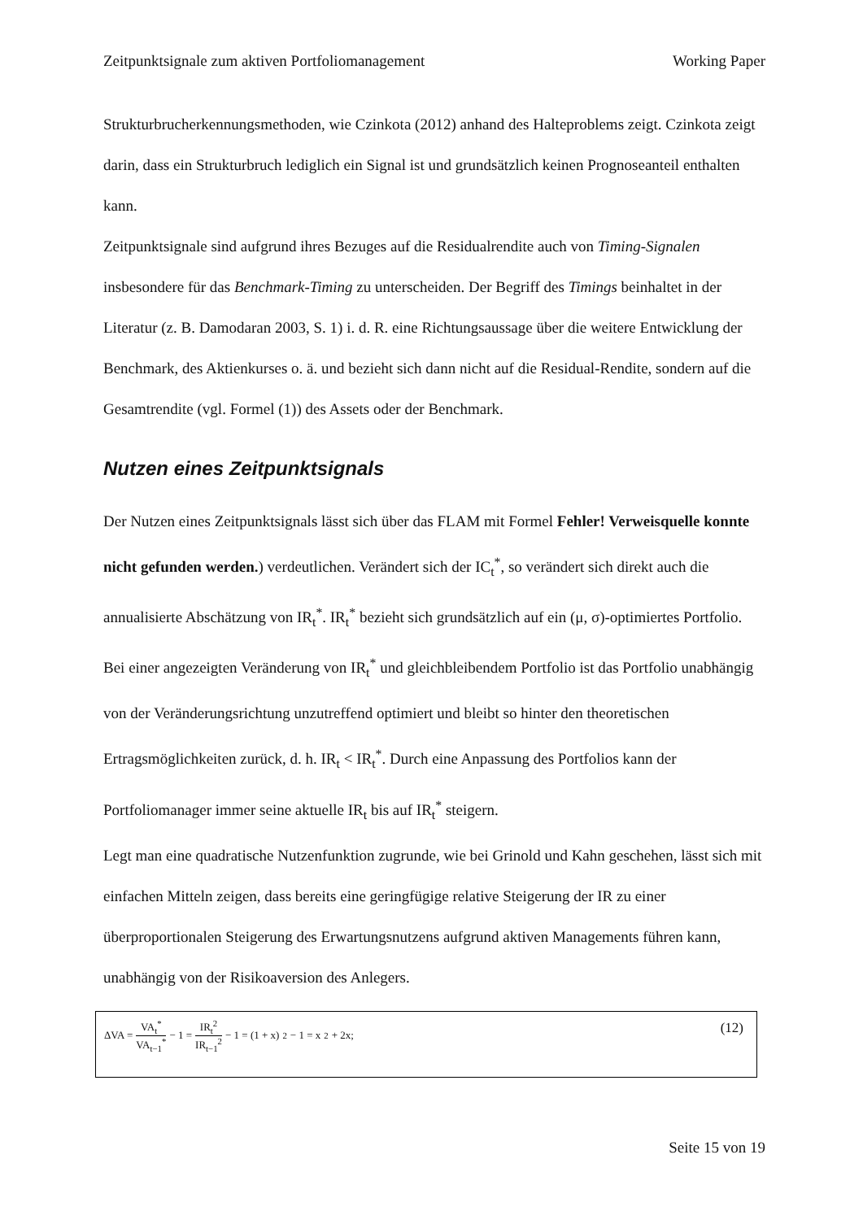Zeitpunktsignale zum aktiven Portfoliomanagement Working Paper
Strukturbrucherkennungsmethoden, wie Czinkota (2012) anhand des Halteproblems zeigt. Czinkota zeigt darin, dass ein Strukturbruch lediglich ein Signal ist und grundsätzlich keinen Prognoseanteil enthalten kann.
Zeitpunktsignale sind aufgrund ihres Bezuges auf die Residualrendite auch von Timing-Signalen insbesondere für das Benchmark-Timing zu unterscheiden. Der Begriff des Timings beinhaltet in der Literatur (z. B. Damodaran 2003, S. 1) i. d. R. eine Richtungsaussage über die weitere Entwicklung der Benchmark, des Aktienkurses o. ä. und bezieht sich dann nicht auf die Residual-Rendite, sondern auf die Gesamtrendite (vgl. Formel (1)) des Assets oder der Benchmark.
Nutzen eines Zeitpunktsignals
Der Nutzen eines Zeitpunktsignals lässt sich über das FLAM mit Formel Fehler! Verweisquelle konnte nicht gefunden werden.) verdeutlichen. Verändert sich der IC<sub>t</sub><sup>*</sup>, so verändert sich direkt auch die annualisierte Abschätzung von IR<sub>t</sub><sup>*</sup>. IR<sub>t</sub><sup>*</sup> bezieht sich grundsätzlich auf ein (μ, σ)-optimiertes Portfolio. Bei einer angezeigten Veränderung von IR<sub>t</sub><sup>*</sup> und gleichbleibendem Portfolio ist das Portfolio unabhängig von der Veränderungsrichtung unzutreffend optimiert und bleibt so hinter den theoretischen Ertragsmöglichkeiten zurück, d. h. IR<sub>t</sub> < IR<sub>t</sub><sup>*</sup>. Durch eine Anpassung des Portfolios kann der Portfoliomanager immer seine aktuelle IR<sub>t</sub> bis auf IR<sub>t</sub><sup>*</sup> steigern.
Legt man eine quadratische Nutzenfunktion zugrunde, wie bei Grinold und Kahn geschehen, lässt sich mit einfachen Mitteln zeigen, dass bereits eine geringfügige relative Steigerung der IR zu einer überproportionalen Steigerung des Erwartungsnutzens aufgrund aktiven Managements führen kann, unabhängig von der Risikoaversion des Anlegers.
ΔVA = VA<sub>t</sub><sup>*</sup> VA<sub>t−1</sub><sup>*</sup> − 1 = IR<sub>t</sub><sup>2</sup> IR<sub>t−1</sub><sup>2</sup> − 1 = (1 + x)<sup>2</sup> − 1 = x<sup>2</sup> + 2x;
(12)
Seite 15 von 19